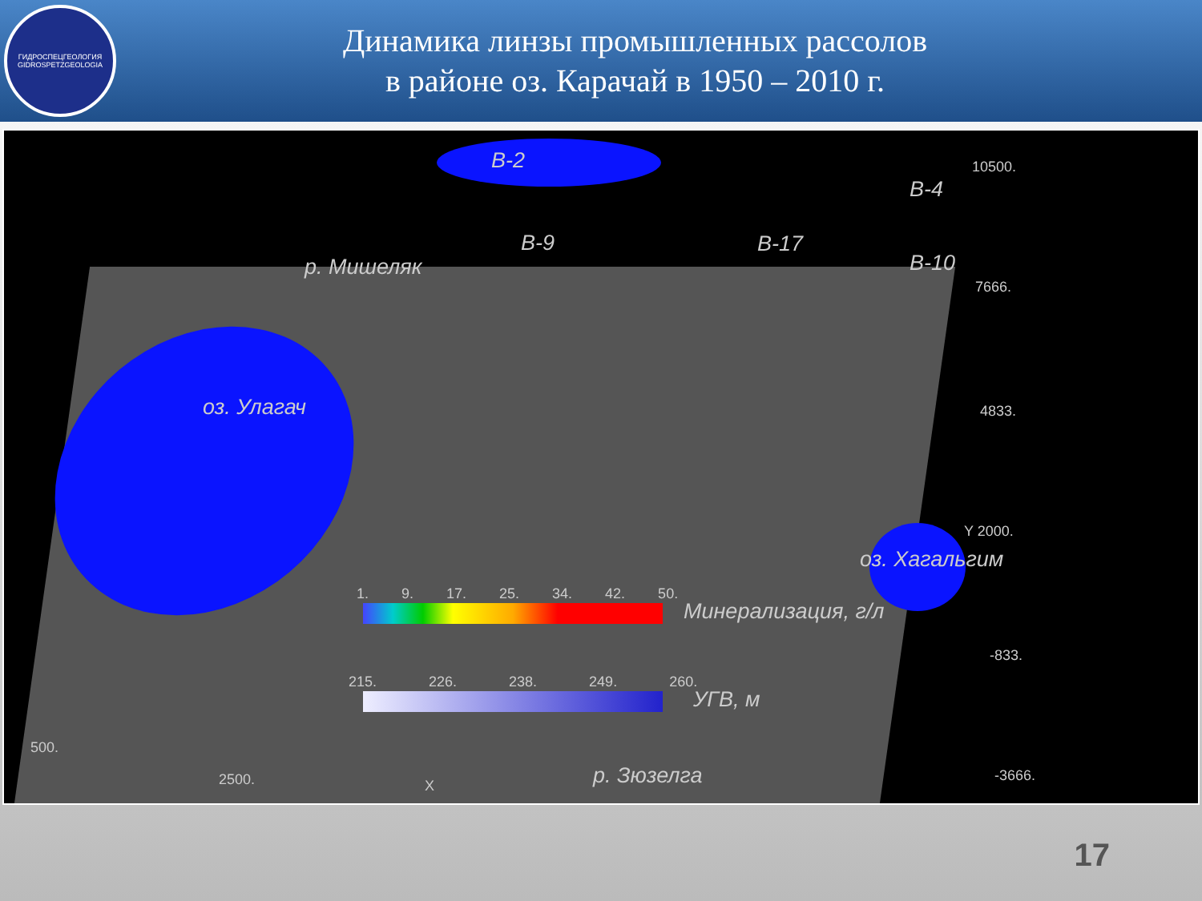ГИДРОСПЕЦГЕОЛОГИЯ
GIDROSPETZGEOLOGIA
Динамика линзы промышленных рассолов
в районе оз. Карачай в 1950 – 2010 г.
В-2
В-4
В-9 В-17
В-10
р. Мишеляк
оз. Улагач
оз. Хагальгим
Минерализация, г/л
УГВ, м
р. Зюзелга
10500.
7666.
4833.
Y 2000.
-833.
-3666.
500.
2500. X
1. 9. 17. 25. 34. 42. 50.
215. 226. 238. 249. 260.
17